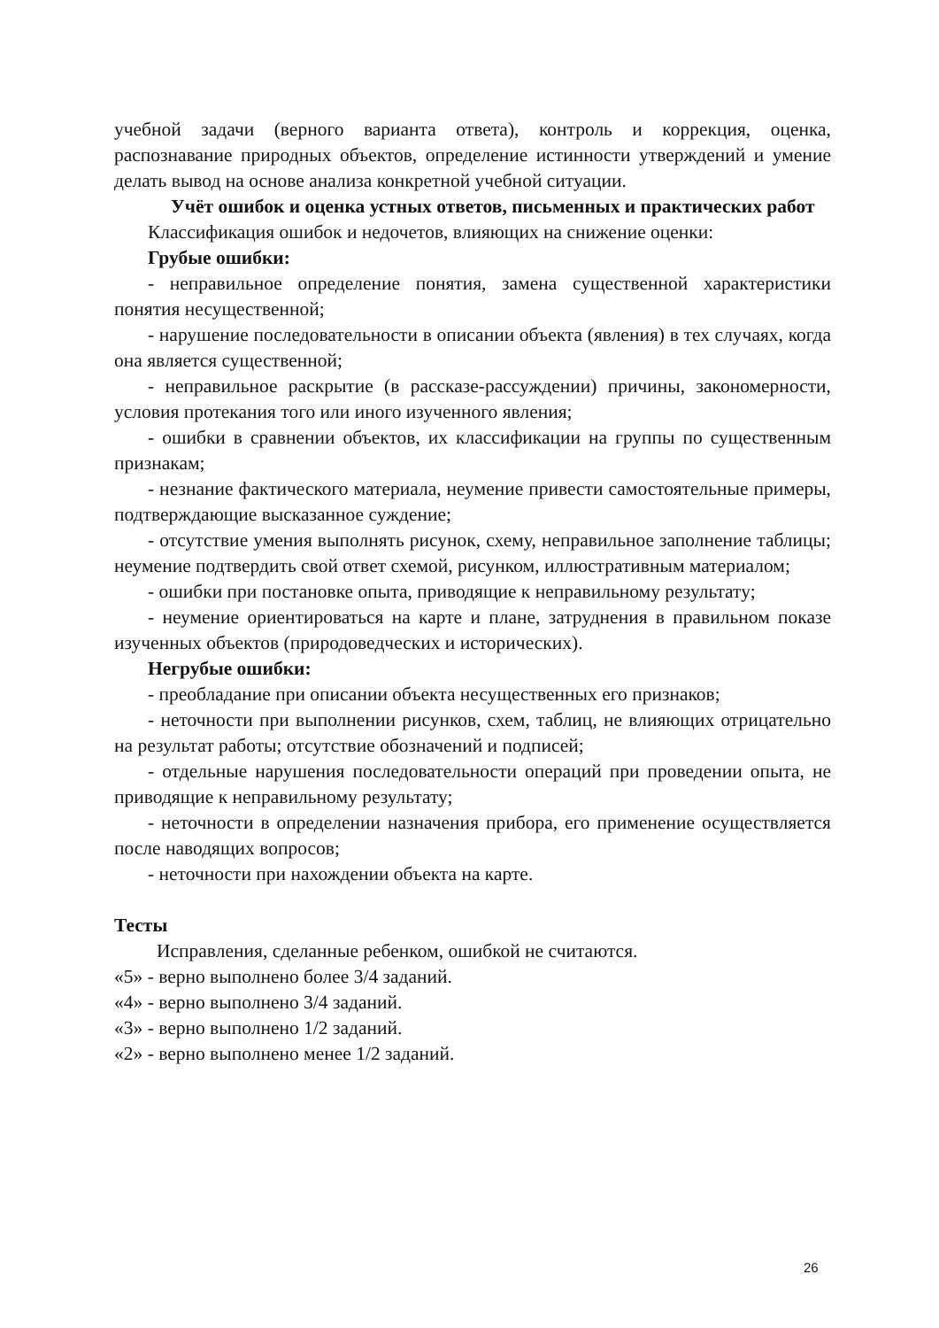учебной задачи (верного варианта ответа), контроль и коррекция, оценка, распознавание природных объектов, определение истинности утверждений и умение делать вывод на основе анализа конкретной учебной ситуации.
Учёт ошибок и оценка устных ответов, письменных и практических работ
Классификация ошибок и недочетов, влияющих на снижение оценки:
Грубые ошибки:
- неправильное определение понятия, замена существенной характеристики понятия несущественной;
- нарушение последовательности в описании объекта (явления) в тех случаях, когда она является существенной;
- неправильное раскрытие (в рассказе-рассуждении) причины, закономерности, условия протекания того или иного изученного явления;
- ошибки в сравнении объектов, их классификации на группы по существенным признакам;
- незнание фактического материала, неумение привести самостоятельные примеры, подтверждающие высказанное суждение;
- отсутствие умения выполнять рисунок, схему, неправильное заполнение таблицы; неумение подтвердить свой ответ схемой, рисунком, иллюстративным материалом;
- ошибки при постановке опыта, приводящие к неправильному результату;
- неумение ориентироваться на карте и плане, затруднения в правильном показе изученных объектов (природоведческих и исторических).
Негрубые ошибки:
- преобладание при описании объекта несущественных его признаков;
- неточности при выполнении рисунков, схем, таблиц, не влияющих отрицательно на результат работы; отсутствие обозначений и подписей;
- отдельные нарушения последовательности операций при проведении опыта, не приводящие к неправильному результату;
- неточности в определении назначения прибора, его применение осуществляется после наводящих вопросов;
- неточности при нахождении объекта на карте.
Тесты
Исправления, сделанные ребенком, ошибкой не считаются.
«5» - верно выполнено более 3/4 заданий.
«4» - верно выполнено 3/4 заданий.
«3» - верно выполнено 1/2 заданий.
«2» - верно выполнено менее 1/2 заданий.
26